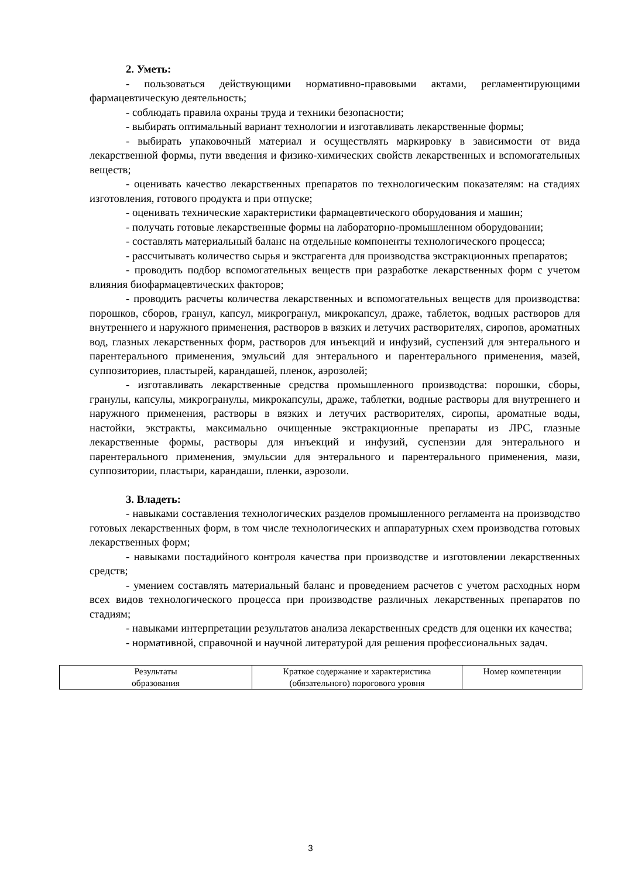2. Уметь:
- пользоваться действующими нормативно-правовыми актами, регламентирующими фармацевтическую деятельность;
- соблюдать правила охраны труда и техники безопасности;
- выбирать оптимальный вариант технологии и изготавливать лекарственные формы;
- выбирать упаковочный материал и осуществлять маркировку в зависимости от вида лекарственной формы, пути введения и физико-химических свойств лекарственных и вспомогательных веществ;
- оценивать качество лекарственных препаратов по технологическим показателям: на стадиях изготовления, готового продукта и при отпуске;
- оценивать технические характеристики фармацевтического оборудования и машин;
- получать готовые лекарственные формы на лабораторно-промышленном оборудовании;
- составлять материальный баланс на отдельные компоненты технологического процесса;
- рассчитывать количество сырья и экстрагента для производства экстракционных препаратов;
- проводить подбор вспомогательных веществ при разработке лекарственных форм с учетом влияния биофармацевтических факторов;
- проводить расчеты количества лекарственных и вспомогательных веществ для производства: порошков, сборов, гранул, капсул, микрогранул, микрокапсул, драже, таблеток, водных растворов для внутреннего и наружного применения, растворов в вязких и летучих растворителях, сиропов, ароматных вод, глазных лекарственных форм, растворов для инъекций и инфузий, суспензий для энтерального и парентерального применения, эмульсий для энтерального и парентерального применения, мазей, суппозиториев, пластырей, карандашей, пленок, аэрозолей;
- изготавливать лекарственные средства промышленного производства: порошки, сборы, гранулы, капсулы, микрогранулы, микрокапсулы, драже, таблетки, водные растворы для внутреннего и наружного применения, растворы в вязких и летучих растворителях, сиропы, ароматные воды, настойки, экстракты, максимально очищенные экстракционные препараты из ЛРС, глазные лекарственные формы, растворы для инъекций и инфузий, суспензии для энтерального и парентерального применения, эмульсии для энтерального и парентерального применения, мази, суппозитории, пластыри, карандаши, пленки, аэрозоли.
3. Владеть:
- навыками составления технологических разделов промышленного регламента на производство готовых лекарственных форм, в том числе технологических и аппаратурных схем производства готовых лекарственных форм;
- навыками постадийного контроля качества при производстве и изготовлении лекарственных средств;
- умением составлять материальный баланс и проведением расчетов с учетом расходных норм всех видов технологического процесса при производстве различных лекарственных препаратов по стадиям;
- навыками интерпретации результатов анализа лекарственных средств для оценки их качества;
- нормативной, справочной и научной литературой для решения профессиональных задач.
| Результаты образования | Краткое содержание и характеристика (обязательного) порогового уровня | Номер компетенции |
3